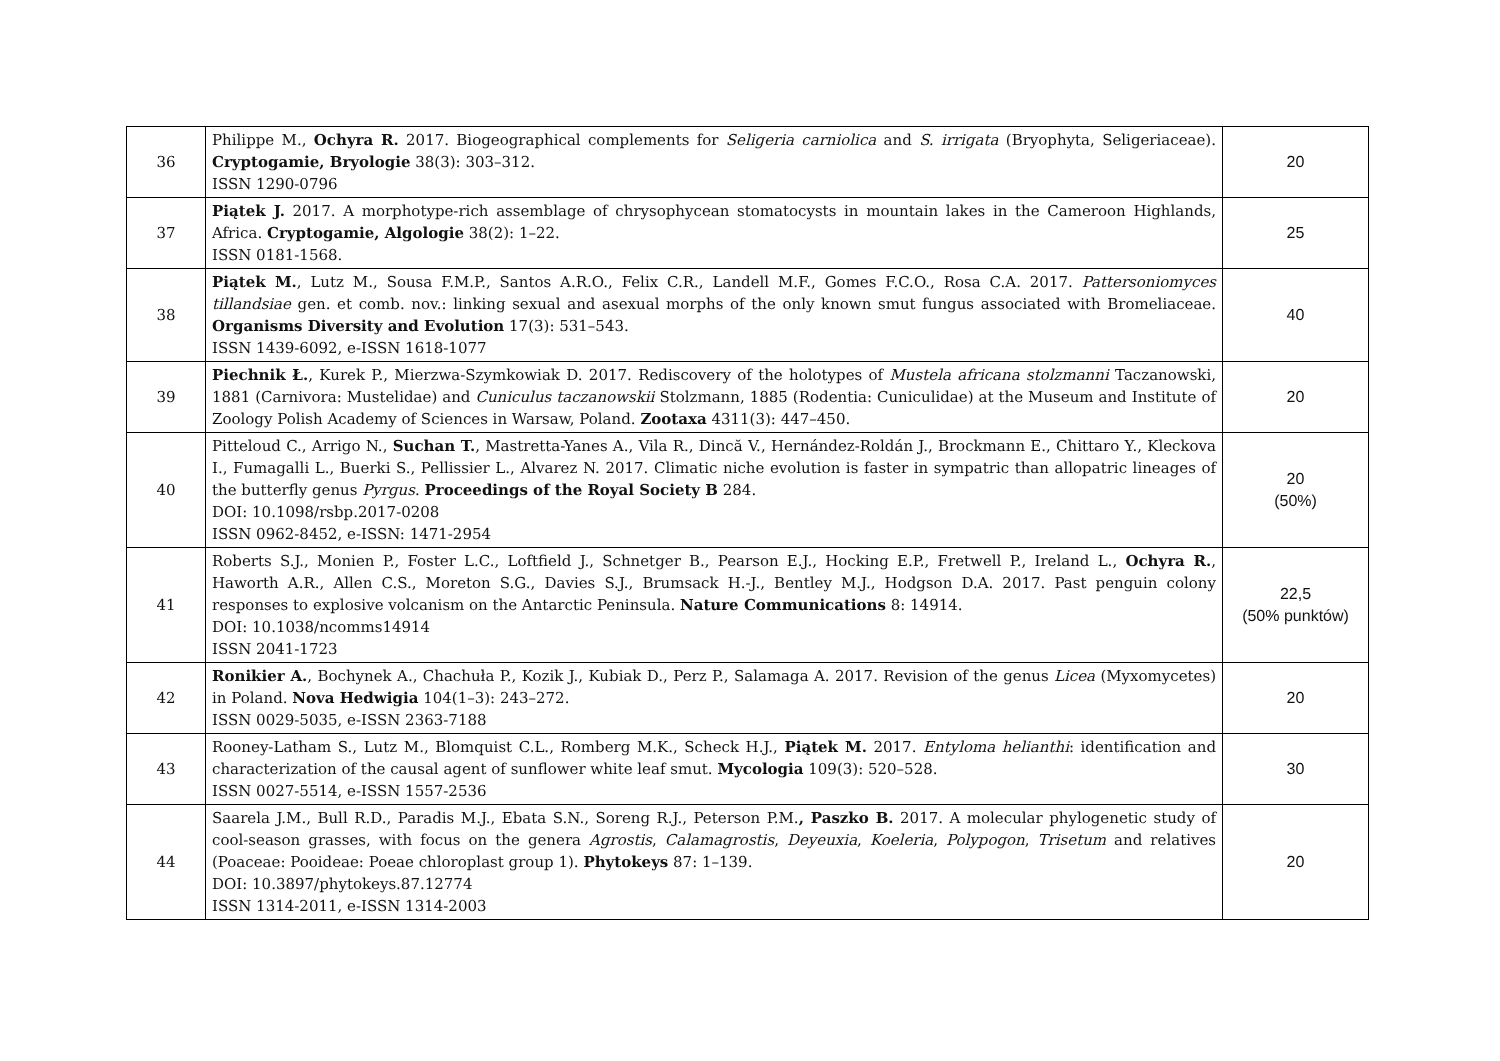| 36 | Philippe M., Ochyra R. 2017. Biogeographical complements for Seligeria carniolica and S. irrigata (Bryophyta, Seligeriaceae). Cryptogamie, Bryologie 38(3): 303–312. ISSN 1290-0796 | 20 |
| 37 | Piątek J. 2017. A morphotype-rich assemblage of chrysophycean stomatocysts in mountain lakes in the Cameroon Highlands, Africa. Cryptogamie, Algologie 38(2): 1–22. ISSN 0181-1568. | 25 |
| 38 | Piątek M. , Lutz M., Sousa F.M.P., Santos A.R.O., Felix C.R., Landell M.F., Gomes F.C.O., Rosa C.A. 2017. Pattersoniomyces tillandsiae gen. et comb. nov.: linking sexual and asexual morphs of the only known smut fungus associated with Bromeliaceae. Organisms Diversity and Evolution 17(3): 531–543. ISSN 1439-6092, e-ISSN 1618-1077 | 40 |
| 39 | Piechnik Ł. , Kurek P., Mierzwa-Szymkowiak D. 2017. Rediscovery of the holotypes of Mustela africana stolzmanni Taczanowski, 1881 (Carnivora: Mustelidae) and Cuniculus taczanowskii Stolzmann, 1885 (Rodentia: Cuniculidae) at the Museum and Institute of Zoology Polish Academy of Sciences in Warsaw, Poland. Zootaxa 4311(3): 447–450. | 20 |
| 40 | Pitteloud C., Arrigo N., Suchan T. , Mastretta-Yanes A., Vila R., Dincă V., Hernández-Roldán J., Brockmann E., Chittaro Y., Kleckova I., Fumagalli L., Buerki S., Pellissier L., Alvarez N. 2017. Climatic niche evolution is faster in sympatric than allopatric lineages of the butterfly genus Pyrgus . Proceedings of the Royal Society B 284. DOI: 10.1098/rsbp.2017-0208 ISSN 0962-8452, e-ISSN: 1471-2954 | 20 (50%) |
| 41 | Roberts S.J., Monien P., Foster L.C., Loftfield J., Schnetger B., Pearson E.J., Hocking E.P., Fretwell P., Ireland L., Ochyra R. , Haworth A.R., Allen C.S., Moreton S.G., Davies S.J., Brumsack H.-J., Bentley M.J., Hodgson D.A. 2017. Past penguin colony responses to explosive volcanism on the Antarctic Peninsula. Nature Communications 8: 14914. DOI: 10.1038/ncomms14914 ISSN 2041-1723 | 22,5 (50% punktów) |
| 42 | Ronikier A. , Bochynek A., Chachuła P., Kozik J., Kubiak D., Perz P., Salamaga A. 2017. Revision of the genus Licea (Myxomycetes) in Poland. Nova Hedwigia 104(1–3): 243–272. ISSN 0029-5035, e-ISSN 2363-7188 | 20 |
| 43 | Rooney-Latham S., Lutz M., Blomquist C.L., Romberg M.K., Scheck H.J., Piątek M. 2017. Entyloma helianthi : identification and characterization of the causal agent of sunflower white leaf smut. Mycologia 109(3): 520–528. ISSN 0027-5514, e-ISSN 1557-2536 | 30 |
| 44 | Saarela J.M., Bull R.D., Paradis M.J., Ebata S.N., Soreng R.J., Peterson P.M. , Paszko B. 2017. A molecular phylogenetic study of cool-season grasses, with focus on the genera Agrostis , Calamagrostis , Deyeuxia , Koeleria , Polypogon , Trisetum and relatives (Poaceae: Pooideae: Poeae chloroplast group 1). Phytokeys 87: 1–139. DOI: 10.3897/phytokeys.87.12774 ISSN 1314-2011, e-ISSN 1314-2003 | 20 |